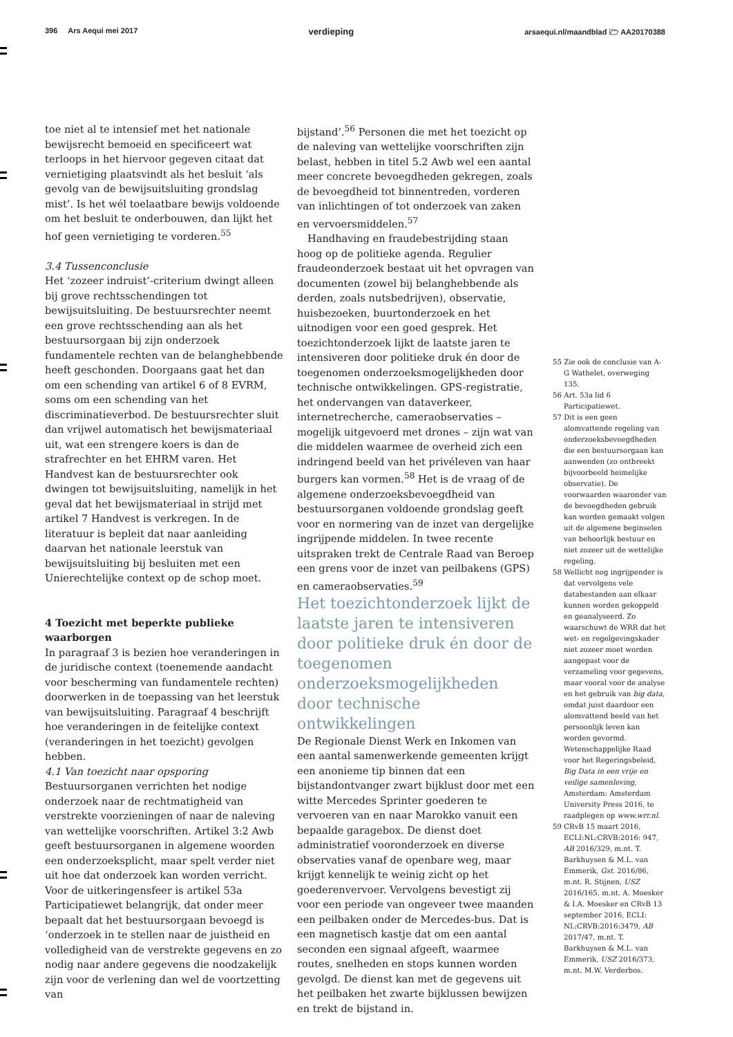396 Ars Aequi mei 2017 verdieping arsaequi.nl/maandblad 🗁 AA20170388
toe niet al te intensief met het nationale bewijsrecht bemoeid en specificeert wat terloops in het hiervoor gegeven citaat dat vernietiging plaatsvindt als het besluit ‘als gevolg van de bewijsuitsluiting grondslag mist’. Is het wél toelaatbare bewijs voldoende om het besluit te onderbouwen, dan lijkt het hof geen vernietiging te vorderen.<sup>55</sup>
3.4 Tussenconclusie
Het ‘zozeer indruist’-criterium dwingt alleen bij grove rechtsschendingen tot bewijsuitsluiting. De bestuursrechter neemt een grove rechtsschending aan als het bestuursorgaan bij zijn onderzoek fundamentele rechten van de belanghebbende heeft geschonden. Doorgaans gaat het dan om een schending van artikel 6 of 8 EVRM, soms om een schending van het discriminatieverbod. De bestuursrechter sluit dan vrijwel automatisch het bewijsmateriaal uit, wat een strengere koers is dan de strafrechter en het EHRM varen. Het Handvest kan de bestuursrechter ook dwingen tot bewijsuitsluiting, namelijk in het geval dat het bewijsmateriaal in strijd met artikel 7 Handvest is verkregen. In de literatuur is bepleit dat naar aanleiding daarvan het nationale leerstuk van bewijsuitsluiting bij besluiten met een Unierechtelijke context op de schop moet.
4 Toezicht met beperkte publieke waarborgen
In paragraaf 3 is bezien hoe veranderingen in de juridische context (toenemende aandacht voor bescherming van fundamentele rechten) doorwerken in de toepassing van het leerstuk van bewijsuitsluiting. Paragraaf 4 beschrijft hoe veranderingen in de feitelijke context (veranderingen in het toezicht) gevolgen hebben.
4.1 Van toezicht naar opsporing
Bestuursorganen verrichten het nodige onderzoek naar de rechtmatigheid van verstrekte voorzieningen of naar de naleving van wettelijke voorschriften. Artikel 3:2 Awb geeft bestuursorganen in algemene woorden een onderzoeksplicht, maar spelt verder niet uit hoe dat onderzoek kan worden verricht. Voor de uitkeringensfeer is artikel 53a Participatiewet belangrijk, dat onder meer bepaalt dat het bestuursorgaan bevoegd is ‘onderzoek in te stellen naar de juistheid en volledigheid van de verstrekte gegevens en zo nodig naar andere gegevens die noodzakelijk zijn voor de verlening dan wel de voortzetting van
bijstand’.<sup>56</sup> Personen die met het toezicht op de naleving van wettelijke voorschriften zijn belast, hebben in titel 5.2 Awb wel een aantal meer concrete bevoegdheden gekregen, zoals de bevoegdheid tot binnentreden, vorderen van inlichtingen of tot onderzoek van zaken en vervoersmiddelen.<sup>57</sup>
Handhaving en fraudebestrijding staan hoog op de politieke agenda. Regulier fraudeonderzoek bestaat uit het opvragen van documenten (zowel bij belanghebbende als derden, zoals nutsbedrijven), observatie, huisbezoeken, buurtonderzoek en het uitnodigen voor een goed gesprek. Het toezichtonderzoek lijkt de laatste jaren te intensiveren door politieke druk én door de toegenomen onderzoeksmogelijkheden door technische ontwikkelingen. GPS-registratie, het ondervangen van dataverkeer, internetrecherche, cameraobservaties – mogelijk uitgevoerd met drones – zijn wat van die middelen waarmee de overheid zich een indringend beeld van het privéleven van haar burgers kan vormen.<sup>58</sup> Het is de vraag of de algemene onderzoeksbevoegdheid van bestuursorganen voldoende grondslag geeft voor en normering van de inzet van dergelijke ingrijpende middelen. In twee recente uitspraken trekt de Centrale Raad van Beroep een grens voor de inzet van peilbakens (GPS) en cameraobservaties.<sup>59</sup>
Het toezichtonderzoek lijkt de laatste jaren te intensiveren door politieke druk én door de toegenomen onderzoeksmogelijkheden door technische ontwikkelingen
De Regionale Dienst Werk en Inkomen van een aantal samenwerkende gemeenten krijgt een anonieme tip binnen dat een bijstandontvanger zwart bijklust door met een witte Mercedes Sprinter goederen te vervoeren van en naar Marokko vanuit een bepaalde garagebox. De dienst doet administratief vooronderzoek en diverse observaties vanaf de openbare weg, maar krijgt kennelijk te weinig zicht op het goederenvervoer. Vervolgens bevestigt zij voor een periode van ongeveer twee maanden een peilbaken onder de Mercedes-bus. Dat is een magnetisch kastje dat om een aantal seconden een signaal afgeeft, waarmee routes, snelheden en stops kunnen worden gevolgd. De dienst kan met de gegevens uit het peilbaken het zwarte bijklussen bewijzen en trekt de bijstand in.
55 Zie ook de conclusie van A-G Wathelet, overweging 135.
56 Art. 53a lid 6 Participatiewet.
57 Dit is een geen alomvattende regeling van onderzoeksbevoegdheden die een bestuursorgaan kan aanwenden (zo ontbreekt bijvoorbeeld heimelijke observatie). De voorwaarden waaronder van de bevoegdheden gebruik kan worden gemaakt volgen uit de algemene beginselen van behoorlijk bestuur en niet zozeer uit de wettelijke regeling.
58 Wellicht nog ingrijpender is dat vervolgens vele databestanden aan elkaar kunnen worden gekoppeld en geanalyseerd. Zo waarschuwt de WRR dat het wet- en regelgevingskader niet zozeer moet worden aangepast voor de verzameling voor gegevens, maar vooral voor de analyse en het gebruik van big data, omdat juist daardoor een alomvattend beeld van het persoonlijk leven kan worden gevormd. Wetenschappelijke Raad voor het Regeringsbeleid, Big Data in een vrije en veilige samenleving, Amsterdam: Amsterdam University Press 2016, te raadplegen op www.wrr.nl.
59 CRvB 15 maart 2016, ECLI:NL:CRVB:2016: 947, AB 2016/329, m.nt. T. Barkhuysen & M.L. van Emmerik, Gst. 2016/86, m.nt. R. Stijnen, USZ 2016/165, m.nt. A. Moesker & I.A. Moesker en CRvB 13 september 2016, ECLI: NL:CRVB:2016:3479, AB 2017/47, m.nt. T. Barkhuysen & M.L. van Emmerik, USZ 2016/373, m.nt. M.W. Verderbos.